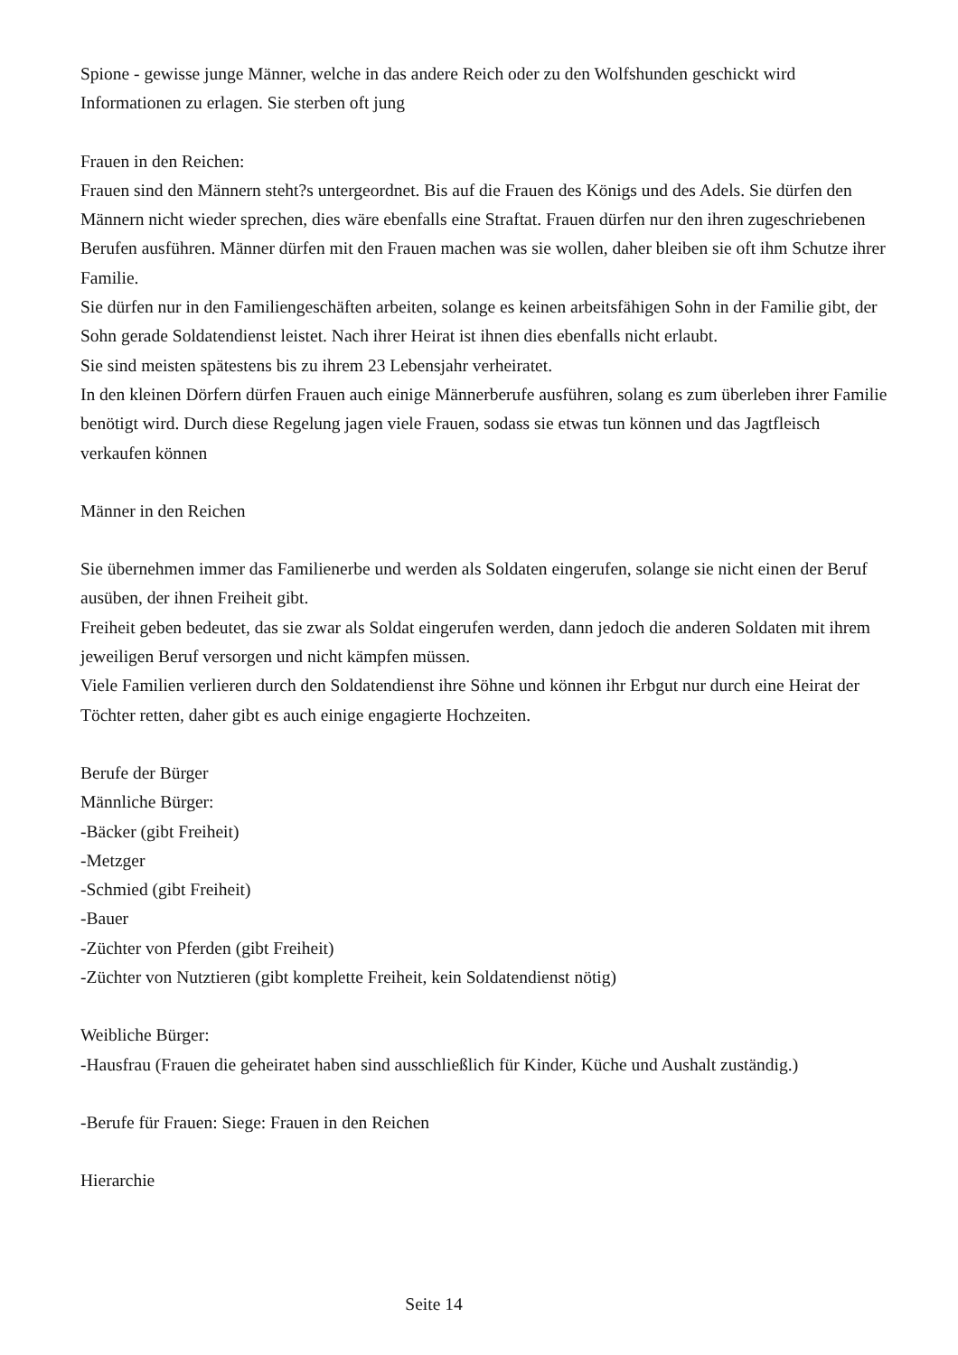Spione - gewisse junge Männer, welche in das andere Reich oder zu den Wolfshunden geschickt wird Informationen zu erlagen. Sie sterben oft jung
Frauen in den Reichen:
Frauen sind den Männern steht?s untergeordnet. Bis auf die Frauen des Königs und des Adels. Sie dürfen den Männern nicht wieder sprechen, dies wäre ebenfalls eine Straftat. Frauen dürfen nur den ihren zugeschriebenen Berufen ausführen. Männer dürfen mit den Frauen machen was sie wollen, daher bleiben sie oft ihm Schutze ihrer Familie.
Sie dürfen nur in den Familiengeschäften arbeiten, solange es keinen arbeitsfähigen Sohn in der Familie gibt, der Sohn gerade Soldatendienst leistet. Nach ihrer Heirat ist ihnen dies ebenfalls nicht erlaubt.
Sie sind meisten spätestens bis zu ihrem 23 Lebensjahr verheiratet.
In den kleinen Dörfern dürfen Frauen auch einige Männerberufe ausführen, solang es zum überleben ihrer Familie benötigt wird. Durch diese Regelung jagen viele Frauen, sodass sie etwas tun können und das Jagtfleisch verkaufen können
Männer in den Reichen
Sie übernehmen immer das Familienerbe und werden als Soldaten eingerufen, solange sie nicht einen der Beruf ausüben, der ihnen Freiheit gibt.
Freiheit geben bedeutet, das sie zwar als Soldat eingerufen werden, dann jedoch die anderen Soldaten mit ihrem jeweiligen Beruf versorgen und nicht kämpfen müssen.
Viele Familien verlieren durch den Soldatendienst ihre Söhne und können ihr Erbgut nur durch eine Heirat der Töchter retten, daher gibt es auch einige engagierte Hochzeiten.
Berufe der Bürger
Männliche Bürger:
-Bäcker (gibt Freiheit)
-Metzger
-Schmied (gibt Freiheit)
-Bauer
-Züchter von Pferden (gibt Freiheit)
-Züchter von Nutztieren (gibt komplette Freiheit, kein Soldatendienst nötig)
Weibliche Bürger:
-Hausfrau (Frauen die geheiratet haben sind ausschließlich für Kinder, Küche und Aushalt zuständig.)
-Berufe für Frauen: Siege: Frauen in den Reichen
Hierarchie
Seite 14